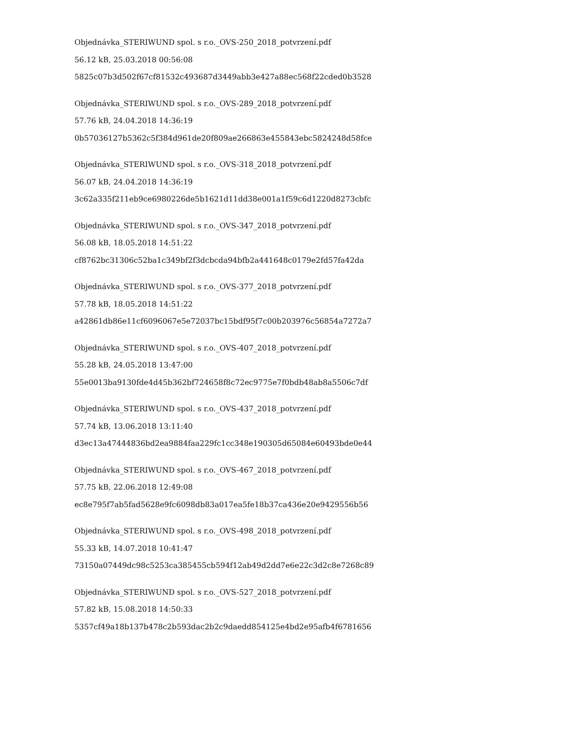Objednávka_STERIWUND spol. s r.o._OVS-250_2018_potvrzení.pdf
56.12 kB, 25.03.2018 00:56:08
5825c07b3d502f67cf81532c493687d3449abb3e427a88ec568f22cded0b3528
Objednávka_STERIWUND spol. s r.o._OVS-289_2018_potvrzení.pdf
57.76 kB, 24.04.2018 14:36:19
0b57036127b5362c5f384d961de20f809ae266863e455843ebc5824248d58fce
Objednávka_STERIWUND spol. s r.o._OVS-318_2018_potvrzení.pdf
56.07 kB, 24.04.2018 14:36:19
3c62a335f211eb9ce6980226de5b1621d11dd38e001a1f59c6d1220d8273cbfc
Objednávka_STERIWUND spol. s r.o._OVS-347_2018_potvrzení.pdf
56.08 kB, 18.05.2018 14:51:22
cf8762bc31306c52ba1c349bf2f3dcbcda94bfb2a441648c0179e2fd57fa42da
Objednávka_STERIWUND spol. s r.o._OVS-377_2018_potvrzení.pdf
57.78 kB, 18.05.2018 14:51:22
a42861db86e11cf6096067e5e72037bc15bdf95f7c00b203976c56854a7272a7
Objednávka_STERIWUND spol. s r.o._OVS-407_2018_potvrzení.pdf
55.28 kB, 24.05.2018 13:47:00
55e0013ba9130fde4d45b362bf724658f8c72ec9775e7f0bdb48ab8a5506c7df
Objednávka_STERIWUND spol. s r.o._OVS-437_2018_potvrzení.pdf
57.74 kB, 13.06.2018 13:11:40
d3ec13a47444836bd2ea9884faa229fc1cc348e190305d65084e60493bde0e44
Objednávka_STERIWUND spol. s r.o._OVS-467_2018_potvrzení.pdf
57.75 kB, 22.06.2018 12:49:08
ec8e795f7ab5fad5628e9fc6098db83a017ea5fe18b37ca436e20e9429556b56
Objednávka_STERIWUND spol. s r.o._OVS-498_2018_potvrzení.pdf
55.33 kB, 14.07.2018 10:41:47
73150a07449dc98c5253ca385455cb594f12ab49d2dd7e6e22c3d2c8e7268c89
Objednávka_STERIWUND spol. s r.o._OVS-527_2018_potvrzení.pdf
57.82 kB, 15.08.2018 14:50:33
5357cf49a18b137b478c2b593dac2b2c9daedd854125e4bd2e95afb4f6781656